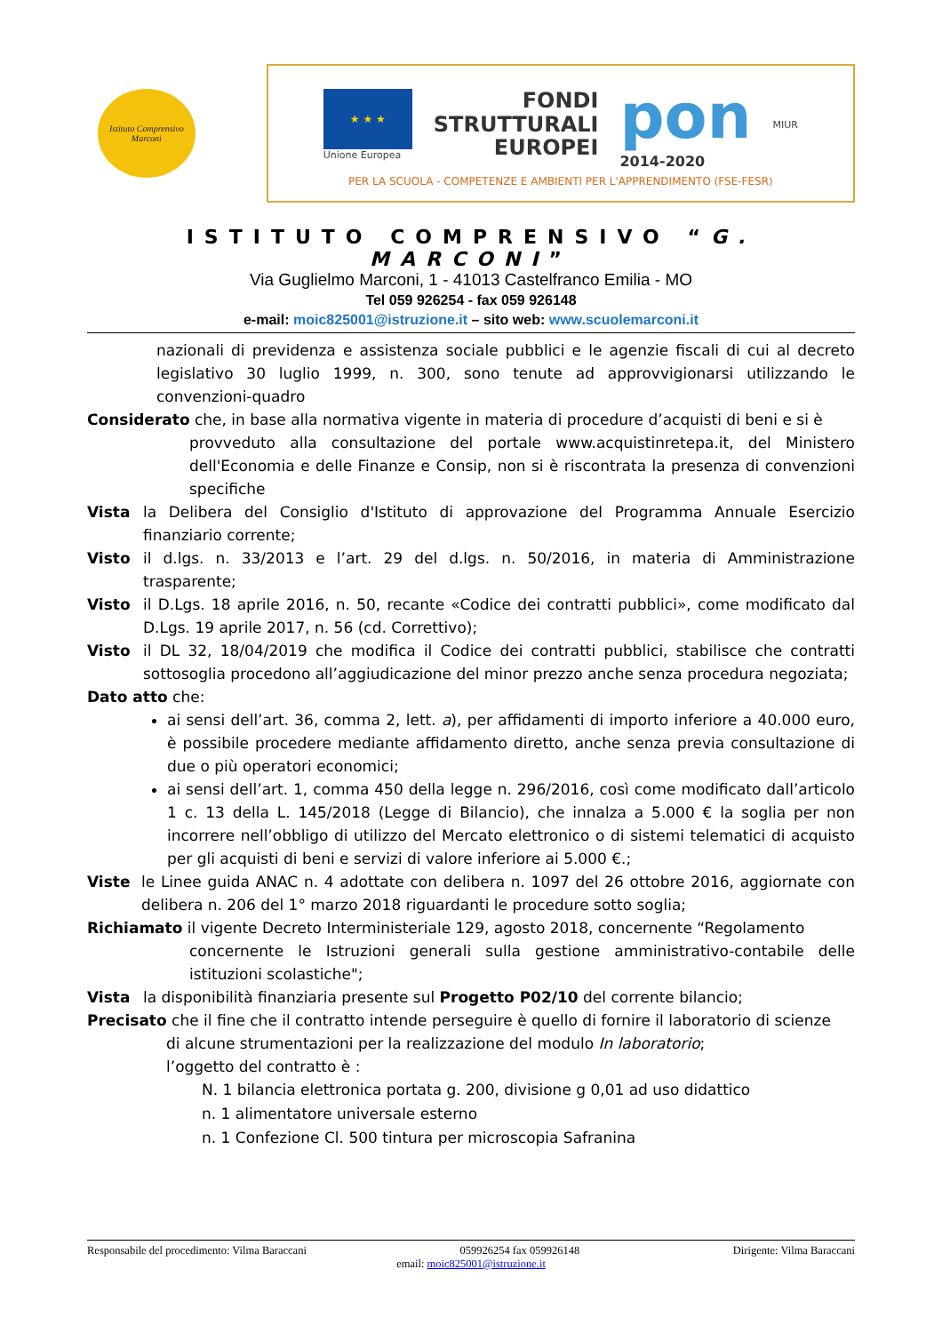Istituto Comprensivo Marconi
★ ★ ★
Unione Europea
FONDI
STRUTTURALI
EUROPEI
pon
2014-2020
MIUR
PER LA SCUOLA - COMPETENZE E AMBIENTI PER L'APPRENDIMENTO (FSE-FESR)
ISTITUTO COMPRENSIVO “G. MARCONI”
Via Guglielmo Marconi, 1 - 41013 Castelfranco Emilia - MO
Tel 059 926254 - fax 059 926148
e-mail: moic825001@istruzione.it – sito web: www.scuolemarconi.it
nazionali di previdenza e assistenza sociale pubblici e le agenzie fiscali di cui al decreto legislativo 30 luglio 1999, n. 300, sono tenute ad approvvigionarsi utilizzando le convenzioni-quadro
Considerato che, in base alla normativa vigente in materia di procedure d’acquisti di beni e si è
provveduto alla consultazione del portale www.acquistinretepa.it, del Ministero dell'Economia e delle Finanze e Consip, non si è riscontrata la presenza di convenzioni specifiche
Vista la Delibera del Consiglio d'Istituto di approvazione del Programma Annuale Esercizio finanziario corrente;
Visto il d.lgs. n. 33/2013 e l’art. 29 del d.lgs. n. 50/2016, in materia di Amministrazione trasparente;
Visto il D.Lgs. 18 aprile 2016, n. 50, recante «Codice dei contratti pubblici», come modificato dal D.Lgs. 19 aprile 2017, n. 56 (cd. Correttivo);
Visto il DL 32, 18/04/2019 che modifica il Codice dei contratti pubblici, stabilisce che contratti sottosoglia procedono all’aggiudicazione del minor prezzo anche senza procedura negoziata;
Dato atto che:
ai sensi dell’art. 36, comma 2, lett. a), per affidamenti di importo inferiore a 40.000 euro, è possibile procedere mediante affidamento diretto, anche senza previa consultazione di due o più operatori economici;
ai sensi dell’art. 1, comma 450 della legge n. 296/2016, così come modificato dall’articolo 1 c. 13 della L. 145/2018 (Legge di Bilancio), che innalza a 5.000 € la soglia per non incorrere nell’obbligo di utilizzo del Mercato elettronico o di sistemi telematici di acquisto per gli acquisti di beni e servizi di valore inferiore ai 5.000 €.;
Viste le Linee guida ANAC n. 4 adottate con delibera n. 1097 del 26 ottobre 2016, aggiornate con delibera n. 206 del 1° marzo 2018 riguardanti le procedure sotto soglia;
Richiamato il vigente Decreto Interministeriale 129, agosto 2018, concernente “Regolamento
concernente le Istruzioni generali sulla gestione amministrativo-contabile delle istituzioni scolastiche";
Vista la disponibilità finanziaria presente sul Progetto P02/10 del corrente bilancio;
Precisato che il fine che il contratto intende perseguire è quello di fornire il laboratorio di scienze
di alcune strumentazioni per la realizzazione del modulo In laboratorio;
l’oggetto del contratto è :
N. 1 bilancia elettronica portata g. 200, divisione g 0,01 ad uso didattico
n. 1 alimentatore universale esterno
n. 1 Confezione Cl. 500 tintura per microscopia Safranina
Responsabile del procedimento: Vilma Baraccani 059926254 fax 059926148 Dirigente: Vilma Baraccani
email: moic825001@istruzione.it